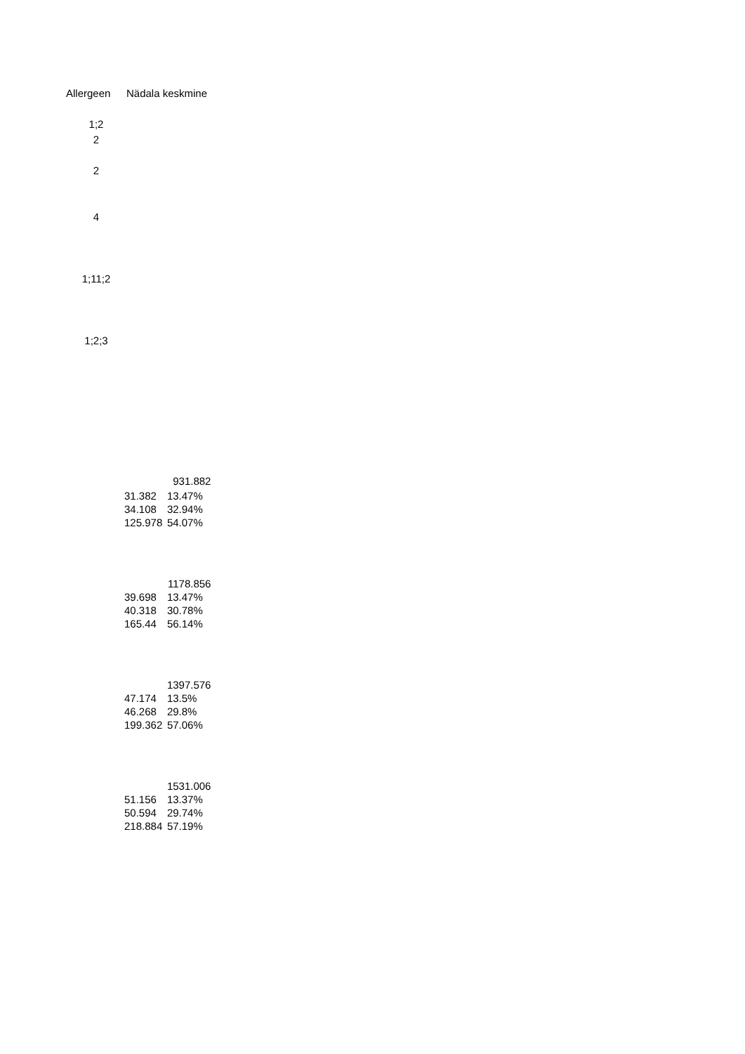Allergeen Nädala keskmine
1;2
2
2
4
1;11;2
1;2;3
| | 931.882 |
| 31.382 | 13.47% |
| 34.108 | 32.94% |
| 125.978 | 54.07% |
| | 1178.856 |
| 39.698 | 13.47% |
| 40.318 | 30.78% |
| 165.44 | 56.14% |
| | 1397.576 |
| 47.174 | 13.5% |
| 46.268 | 29.8% |
| 199.362 | 57.06% |
| | 1531.006 |
| 51.156 | 13.37% |
| 50.594 | 29.74% |
| 218.884 | 57.19% |